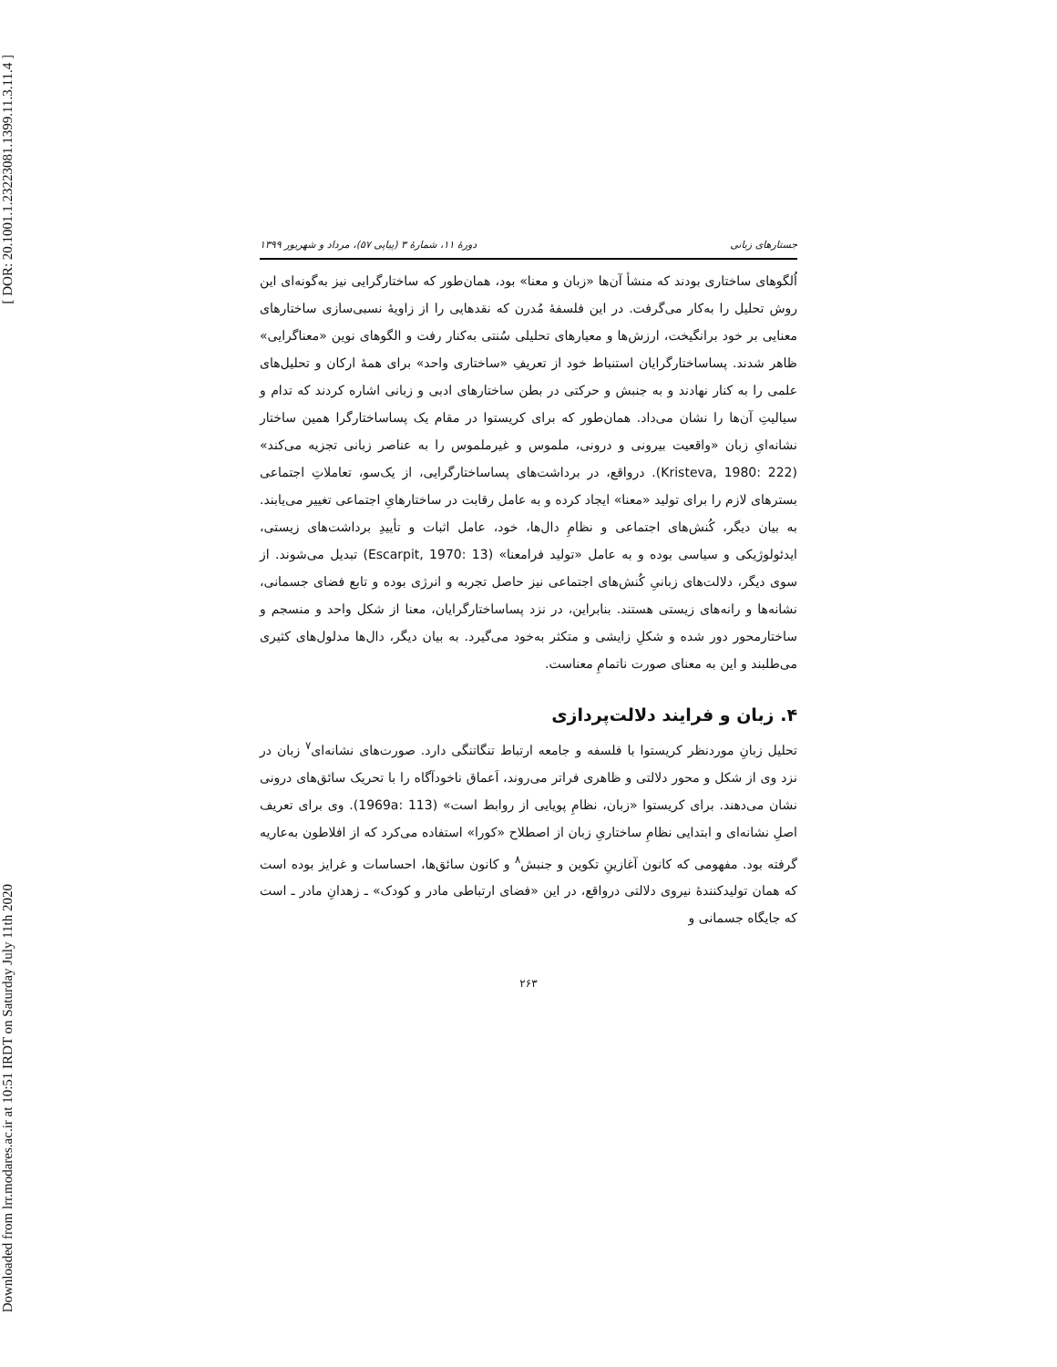[ DOR: 20.1001.1.23223081.1399.11.3.11.4 ]
Downloaded from lrr.modares.ac.ir at 10:51 IRDT on Saturday July 11th 2020
جستارهای زبانی دورهٔ ۱۱، شمارهٔ ۳ (پیاپی ۵۷)، مرداد و شهریور ۱۳۹۹
اُلگوهای ساختاری بودند که منشأ آن‌ها «زبان و معنا» بود، همان‌طور که ساختارگرایی نیز به‌گونه‌ای این روش تحلیل را به‌کار می‌گرفت. در این فلسفهٔ مُدرن که نقدهایی را از زاویهٔ نسبی‌سازی ساختارهای معنایی بر خود برانگیخت، ارزش‌ها و معیارهای تحلیلی سُنتی به‌کنار رفت و الگوهای نوین «معناگرایی» ظاهر شدند. پساساختارگرایان استنباط خود از تعریفِ «ساختاری واحد» برای همهٔ ارکان و تحلیل‌های علمی را به کنار نهادند و به جنبش و حرکتی در بطن ساختارهای ادبی و زبانی اشاره کردند که تدام و سیالیتِ آن‌ها را نشان می‌داد. همان‌طور که برای کریستوا در مقام یک پساساختارگرا همین ساختار نشانه‌ایِ زبان «واقعیت بیرونی و درونی، ملموس و غیرملموس را به عناصر زبانی تجزیه می‌کند» (Kristeva, 1980: 222). در‌واقع، در برداشت‌های پساساختارگرایی، از یک‌سو، تعاملاتِ اجتماعی بسترهای لازم را برای تولید «معنا» ایجاد کرده و به عامل رقابت در ساختارهایِ اجتماعی تغییر می‌یابند. به بیان دیگر، کُنش‌های اجتماعی و نظامِ دال‌ها، خود، عامل اثبات و تأییدِ برداشت‌های زیستی، ایدئولوژیکی و سیاسی بوده و به عامل «تولید فرامعنا» (Escarpit, 1970: 13) تبدیل می‌شوند. از سوی دیگر، دلالت‌های زبانیِ کُنش‌های اجتماعی نیز حاصل تجربه و انرژی بوده و تابع فضای جسمانی، نشانه‌ها و رانه‌های زیستی هستند. بنابراین، در نزد پساساختارگرایان، معنا از شکل واحد و منسجم و ساختارمحور دور شده و شکلِ زایشی و متکثر به‌خود می‌گیرد. به بیان دیگر، دال‌ها مدلول‌های کثیری می‌طلبند و این به معنای صورت ناتمامِ معناست.
۴. زبان و فرایند دلالت‌پردازی
تحلیل زبانِ موردنظر کریستوا با فلسفه و جامعه ارتباط تنگاتنگی دارد. صورت‌های نشانه‌ای<sup>۷</sup> زبان در نزد وی از شکل و محور دلالتی و ظاهری فراتر می‌روند، اَعماق ناخودآگاه را با تحریک سائق‌های درونی نشان می‌دهند. برای کریستوا «زبان، نظامِ پویایی از روابط است» (1969a: 113). وی برای تعریف اصلِ نشانه‌ای و ابتدایی نظامِ ساختاریِ زبان از اصطلاح «کورا» استفاده می‌کرد که از افلاطون به‌عاریه گرفته بود. مفهومی که کانون آغازینِ تکوین و جنبش<sup>۸</sup> و کانون سائق‌ها، احساسات و غرایز بوده است که همان تولیدکنندهٔ نیروی دلالتی درواقع، در این «فضای ارتباطی مادر و کودک» ـ زهدانِ مادر ـ است که جایگاه جسمانی و
۲۶۳